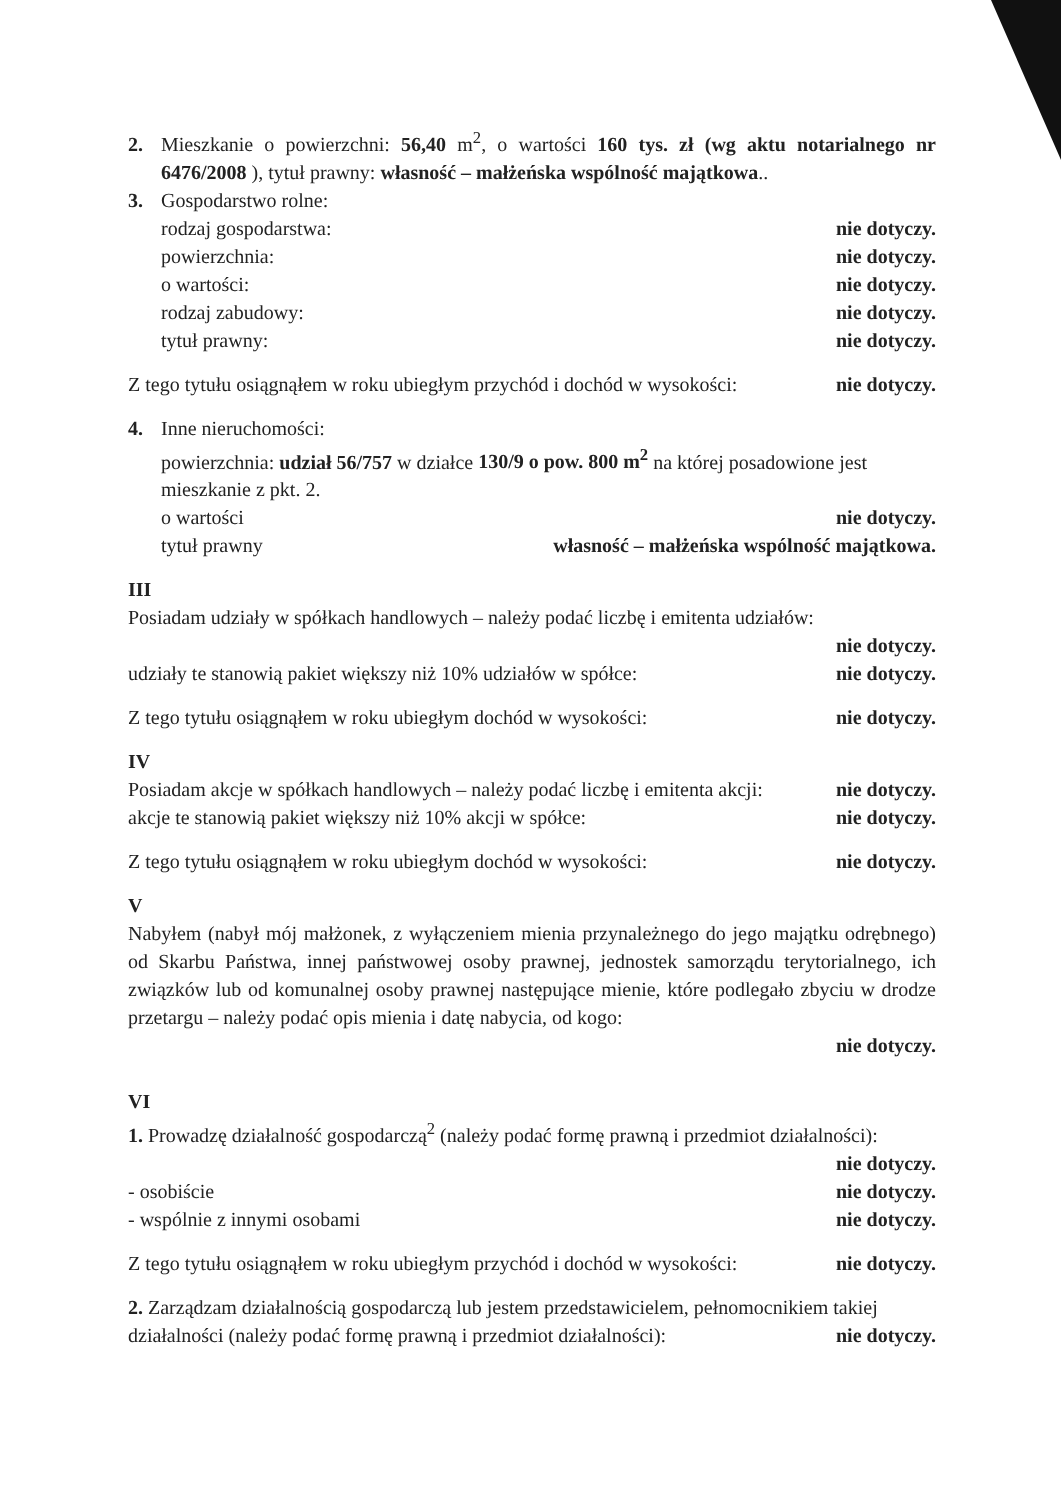2. Mieszkanie o powierzchni: 56,40 m<sup>2</sup>, o wartości 160 tys. zł (wg aktu notarialnego nr 6476/2008 ), tytuł prawny: własność – małżeńska wspólność majątkowa..
3. Gospodarstwo rolne:
rodzaj gospodarstwa: nie dotyczy.
powierzchnia: nie dotyczy.
o wartości: nie dotyczy.
rodzaj zabudowy: nie dotyczy.
tytuł prawny: nie dotyczy.
Z tego tytułu osiągnąłem w roku ubiegłym przychód i dochód w wysokości: nie dotyczy.
4. Inne nieruchomości:
powierzchnia: udział 56/757 w działce 130/9 o pow. 800 m<sup>2</sup> na której posadowione jest mieszkanie z pkt. 2.
o wartości nie dotyczy.
tytuł prawny własność – małżeńska wspólność majątkowa.
III
Posiadam udziały w spółkach handlowych – należy podać liczbę i emitenta udziałów:
nie dotyczy.
udziały te stanowią pakiet większy niż 10% udziałów w spółce: nie dotyczy.
Z tego tytułu osiągnąłem w roku ubiegłym dochód w wysokości: nie dotyczy.
IV
Posiadam akcje w spółkach handlowych – należy podać liczbę i emitenta akcji: nie dotyczy.
akcje te stanowią pakiet większy niż 10% akcji w spółce: nie dotyczy.
Z tego tytułu osiągnąłem w roku ubiegłym dochód w wysokości: nie dotyczy.
V
Nabyłem (nabył mój małżonek, z wyłączeniem mienia przynależnego do jego majątku odrębnego) od Skarbu Państwa, innej państwowej osoby prawnej, jednostek samorządu terytorialnego, ich związków lub od komunalnej osoby prawnej następujące mienie, które podlegało zbyciu w drodze przetargu – należy podać opis mienia i datę nabycia, od kogo:
nie dotyczy.
VI
1. Prowadzę działalność gospodarczą<sup>2</sup> (należy podać formę prawną i przedmiot działalności):
nie dotyczy.
- osobiście nie dotyczy.
- wspólnie z innymi osobami nie dotyczy.
Z tego tytułu osiągnąłem w roku ubiegłym przychód i dochód w wysokości: nie dotyczy.
2. Zarządzam działalnością gospodarczą lub jestem przedstawicielem, pełnomocnikiem takiej
działalności (należy podać formę prawną i przedmiot działalności): nie dotyczy.